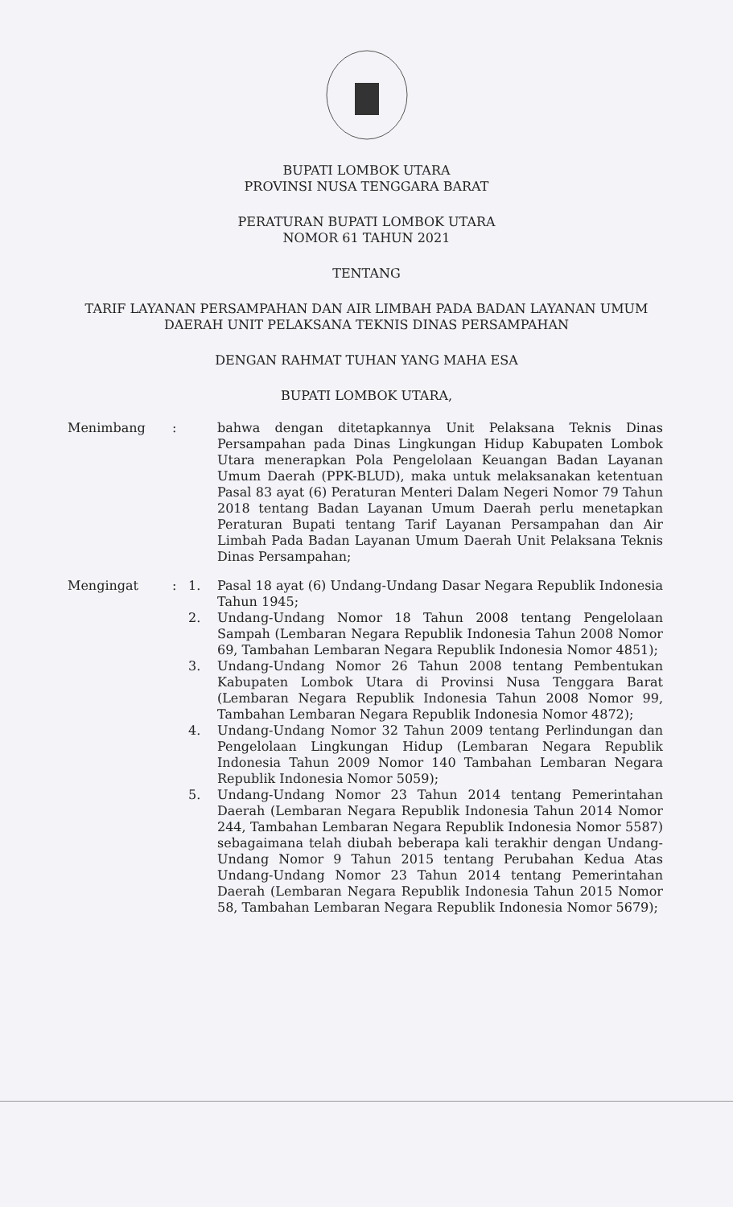BUPATI LOMBOK UTARA
PROVINSI NUSA TENGGARA BARAT
PERATURAN BUPATI LOMBOK UTARA
NOMOR 61 TAHUN 2021
TENTANG
TARIF LAYANAN PERSAMPAHAN DAN AIR LIMBAH PADA BADAN LAYANAN UMUM
DAERAH UNIT PELAKSANA TEKNIS DINAS PERSAMPAHAN
DENGAN RAHMAT TUHAN YANG MAHA ESA
BUPATI LOMBOK UTARA,
Menimbang : bahwa dengan ditetapkannya Unit Pelaksana Teknis Dinas Persampahan pada Dinas Lingkungan Hidup Kabupaten Lombok Utara menerapkan Pola Pengelolaan Keuangan Badan Layanan Umum Daerah (PPK-BLUD), maka untuk melaksanakan ketentuan Pasal 83 ayat (6) Peraturan Menteri Dalam Negeri Nomor 79 Tahun 2018 tentang Badan Layanan Umum Daerah perlu menetapkan Peraturan Bupati tentang Tarif Layanan Persampahan dan Air Limbah Pada Badan Layanan Umum Daerah Unit Pelaksana Teknis Dinas Persampahan;
Mengingat : 1. Pasal 18 ayat (6) Undang-Undang Dasar Negara Republik Indonesia Tahun 1945;
2. Undang-Undang Nomor 18 Tahun 2008 tentang Pengelolaan Sampah (Lembaran Negara Republik Indonesia Tahun 2008 Nomor 69, Tambahan Lembaran Negara Republik Indonesia Nomor 4851);
3. Undang-Undang Nomor 26 Tahun 2008 tentang Pembentukan Kabupaten Lombok Utara di Provinsi Nusa Tenggara Barat (Lembaran Negara Republik Indonesia Tahun 2008 Nomor 99, Tambahan Lembaran Negara Republik Indonesia Nomor 4872);
4. Undang-Undang Nomor 32 Tahun 2009 tentang Perlindungan dan Pengelolaan Lingkungan Hidup (Lembaran Negara Republik Indonesia Tahun 2009 Nomor 140 Tambahan Lembaran Negara Republik Indonesia Nomor 5059);
5. Undang-Undang Nomor 23 Tahun 2014 tentang Pemerintahan Daerah (Lembaran Negara Republik Indonesia Tahun 2014 Nomor 244, Tambahan Lembaran Negara Republik Indonesia Nomor 5587) sebagaimana telah diubah beberapa kali terakhir dengan Undang-Undang Nomor 9 Tahun 2015 tentang Perubahan Kedua Atas Undang-Undang Nomor 23 Tahun 2014 tentang Pemerintahan Daerah (Lembaran Negara Republik Indonesia Tahun 2015 Nomor 58, Tambahan Lembaran Negara Republik Indonesia Nomor 5679);